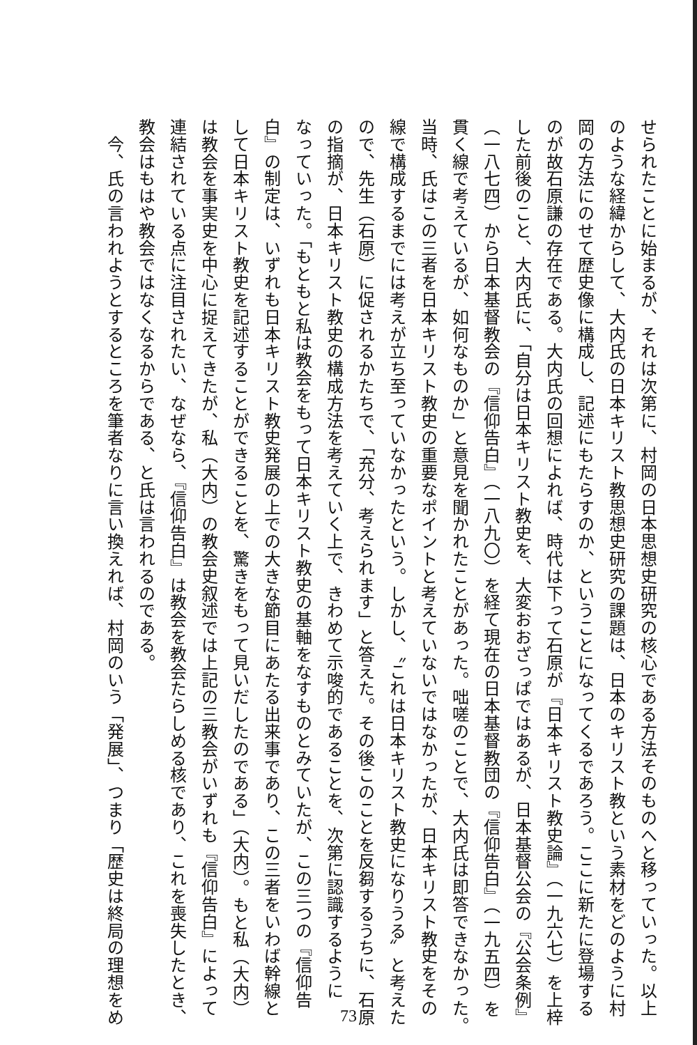せられたことに始まるが、それは次第に、村岡の日本思想史研究の核心である方法そのものへと移っていった。以上
のような経緯からして、大内氏の日本キリスト教思想史研究の課題は、日本のキリスト教という素材をどのように村
岡の方法にのせて歴史像に構成し、記述にもたらすのか、ということになってくるであろう。ここに新たに登場する
のが故石原謙の存在である。大内氏の回想によれば、時代は下って石原が『日本キリスト教史論』（一九六七）を上梓
した前後のこと、大内氏に、「自分は日本キリスト教史を、大変おおざっぱではあるが、日本基督公会の『公会条例』
（一八七四）から日本基督教会の『信仰告白』（一八九〇）を経て現在の日本基督教団の『信仰告白』（一九五四）を
貫く線で考えているが、如何なものか」と意見を聞かれたことがあった。咄嗟のことで、大内氏は即答できなかった。
当時、氏はこの三者を日本キリスト教史の重要なポイントと考えていないではなかったが、日本キリスト教史をその
線で構成するまでには考えが立ち至っていなかったという。しかし、〝これは日本キリスト教史になりうる〟と考えた
ので、先生（石原）に促されるかたちで、「充分、考えられます」と答えた。その後このことを反芻するうちに、石原
の指摘が、日本キリスト教史の構成方法を考えていく上で、きわめて示唆的であることを、次第に認識するように
なっていった。「もともと私は教会をもって日本キリスト教史の基軸をなすものとみていたが、この三つの『信仰告
白』の制定は、いずれも日本キリスト教史発展の上での大きな節目にあたる出来事であり、この三者をいわば幹線と
して日本キリスト教史を記述することができることを、驚きをもって見いだしたのである」（大内）。もと私（大内）
は教会を事実史を中心に捉えてきたが、私（大内）の教会史叙述では上記の三教会がいずれも『信仰告白』によって
連結されている点に注目されたい、なぜなら、『信仰告白』は教会を教会たらしめる核であり、これを喪失したとき、
教会はもはや教会ではなくなるからである、と氏は言われるのである。
　今、氏の言われようとするところを筆者なりに言い換えれば、村岡のいう「発展」、つまり「歴史は終局の理想をめ
73